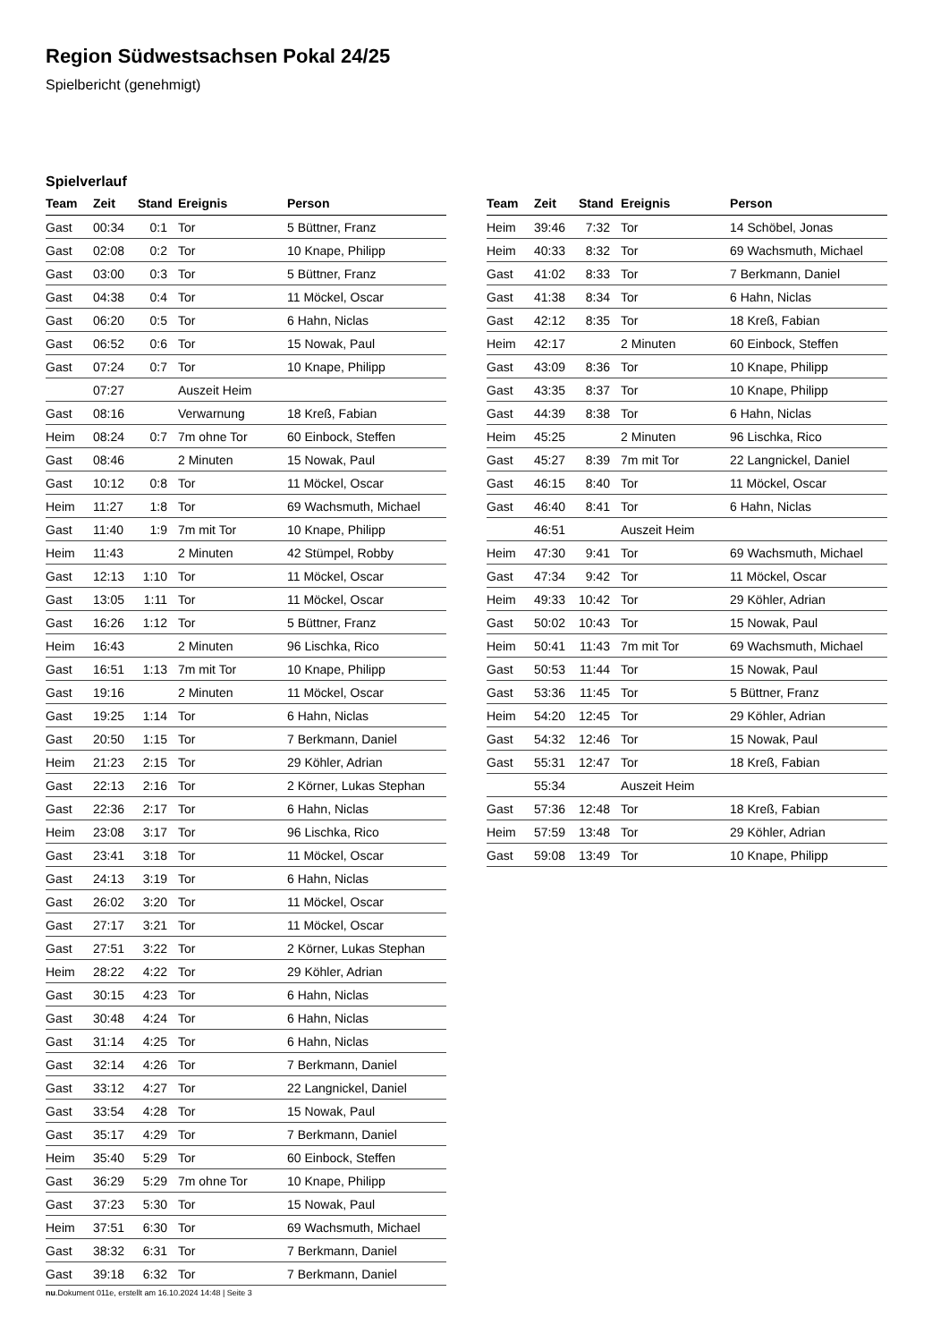Region Südwestsachsen Pokal 24/25
Spielbericht (genehmigt)
Spielverlauf
| Team | Zeit | Stand | Ereignis | Person |
| --- | --- | --- | --- | --- |
| Gast | 00:34 | 0:1 | Tor | 5 Büttner, Franz |
| Gast | 02:08 | 0:2 | Tor | 10 Knape, Philipp |
| Gast | 03:00 | 0:3 | Tor | 5 Büttner, Franz |
| Gast | 04:38 | 0:4 | Tor | 11 Möckel, Oscar |
| Gast | 06:20 | 0:5 | Tor | 6 Hahn, Niclas |
| Gast | 06:52 | 0:6 | Tor | 15 Nowak, Paul |
| Gast | 07:24 | 0:7 | Tor | 10 Knape, Philipp |
| | 07:27 | | Auszeit Heim | |
| Gast | 08:16 | | Verwarnung | 18 Kreß, Fabian |
| Heim | 08:24 | 0:7 | 7m ohne Tor | 60 Einbock, Steffen |
| Gast | 08:46 | | 2 Minuten | 15 Nowak, Paul |
| Gast | 10:12 | 0:8 | Tor | 11 Möckel, Oscar |
| Heim | 11:27 | 1:8 | Tor | 69 Wachsmuth, Michael |
| Gast | 11:40 | 1:9 | 7m mit Tor | 10 Knape, Philipp |
| Heim | 11:43 | | 2 Minuten | 42 Stümpel, Robby |
| Gast | 12:13 | 1:10 | Tor | 11 Möckel, Oscar |
| Gast | 13:05 | 1:11 | Tor | 11 Möckel, Oscar |
| Gast | 16:26 | 1:12 | Tor | 5 Büttner, Franz |
| Heim | 16:43 | | 2 Minuten | 96 Lischka, Rico |
| Gast | 16:51 | 1:13 | 7m mit Tor | 10 Knape, Philipp |
| Gast | 19:16 | | 2 Minuten | 11 Möckel, Oscar |
| Gast | 19:25 | 1:14 | Tor | 6 Hahn, Niclas |
| Gast | 20:50 | 1:15 | Tor | 7 Berkmann, Daniel |
| Heim | 21:23 | 2:15 | Tor | 29 Köhler, Adrian |
| Gast | 22:13 | 2:16 | Tor | 2 Körner, Lukas Stephan |
| Gast | 22:36 | 2:17 | Tor | 6 Hahn, Niclas |
| Heim | 23:08 | 3:17 | Tor | 96 Lischka, Rico |
| Gast | 23:41 | 3:18 | Tor | 11 Möckel, Oscar |
| Gast | 24:13 | 3:19 | Tor | 6 Hahn, Niclas |
| Gast | 26:02 | 3:20 | Tor | 11 Möckel, Oscar |
| Gast | 27:17 | 3:21 | Tor | 11 Möckel, Oscar |
| Gast | 27:51 | 3:22 | Tor | 2 Körner, Lukas Stephan |
| Heim | 28:22 | 4:22 | Tor | 29 Köhler, Adrian |
| Gast | 30:15 | 4:23 | Tor | 6 Hahn, Niclas |
| Gast | 30:48 | 4:24 | Tor | 6 Hahn, Niclas |
| Gast | 31:14 | 4:25 | Tor | 6 Hahn, Niclas |
| Gast | 32:14 | 4:26 | Tor | 7 Berkmann, Daniel |
| Gast | 33:12 | 4:27 | Tor | 22 Langnickel, Daniel |
| Gast | 33:54 | 4:28 | Tor | 15 Nowak, Paul |
| Gast | 35:17 | 4:29 | Tor | 7 Berkmann, Daniel |
| Heim | 35:40 | 5:29 | Tor | 60 Einbock, Steffen |
| Gast | 36:29 | 5:29 | 7m ohne Tor | 10 Knape, Philipp |
| Gast | 37:23 | 5:30 | Tor | 15 Nowak, Paul |
| Heim | 37:51 | 6:30 | Tor | 69 Wachsmuth, Michael |
| Gast | 38:32 | 6:31 | Tor | 7 Berkmann, Daniel |
| Gast | 39:18 | 6:32 | Tor | 7 Berkmann, Daniel |
| Team | Zeit | Stand | Ereignis | Person |
| --- | --- | --- | --- | --- |
| Heim | 39:46 | 7:32 | Tor | 14 Schöbel, Jonas |
| Heim | 40:33 | 8:32 | Tor | 69 Wachsmuth, Michael |
| Gast | 41:02 | 8:33 | Tor | 7 Berkmann, Daniel |
| Gast | 41:38 | 8:34 | Tor | 6 Hahn, Niclas |
| Gast | 42:12 | 8:35 | Tor | 18 Kreß, Fabian |
| Heim | 42:17 | | 2 Minuten | 60 Einbock, Steffen |
| Gast | 43:09 | 8:36 | Tor | 10 Knape, Philipp |
| Gast | 43:35 | 8:37 | Tor | 10 Knape, Philipp |
| Gast | 44:39 | 8:38 | Tor | 6 Hahn, Niclas |
| Heim | 45:25 | | 2 Minuten | 96 Lischka, Rico |
| Gast | 45:27 | 8:39 | 7m mit Tor | 22 Langnickel, Daniel |
| Gast | 46:15 | 8:40 | Tor | 11 Möckel, Oscar |
| Gast | 46:40 | 8:41 | Tor | 6 Hahn, Niclas |
| | 46:51 | | Auszeit Heim | |
| Heim | 47:30 | 9:41 | Tor | 69 Wachsmuth, Michael |
| Gast | 47:34 | 9:42 | Tor | 11 Möckel, Oscar |
| Heim | 49:33 | 10:42 | Tor | 29 Köhler, Adrian |
| Gast | 50:02 | 10:43 | Tor | 15 Nowak, Paul |
| Heim | 50:41 | 11:43 | 7m mit Tor | 69 Wachsmuth, Michael |
| Gast | 50:53 | 11:44 | Tor | 15 Nowak, Paul |
| Gast | 53:36 | 11:45 | Tor | 5 Büttner, Franz |
| Heim | 54:20 | 12:45 | Tor | 29 Köhler, Adrian |
| Gast | 54:32 | 12:46 | Tor | 15 Nowak, Paul |
| Gast | 55:31 | 12:47 | Tor | 18 Kreß, Fabian |
| | 55:34 | | Auszeit Heim | |
| Gast | 57:36 | 12:48 | Tor | 18 Kreß, Fabian |
| Heim | 57:59 | 13:48 | Tor | 29 Köhler, Adrian |
| Gast | 59:08 | 13:49 | Tor | 10 Knape, Philipp |
nu.Dokument 011e, erstellt am 16.10.2024 14:48 | Seite 3